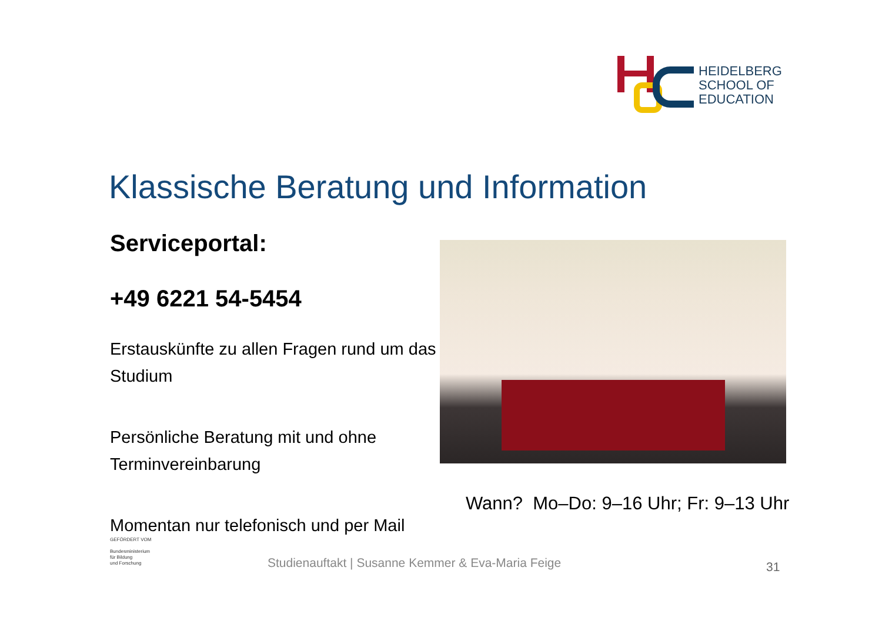HEIDELBERG
SCHOOL OF
EDUCATION
Klassische Beratung und Information
Serviceportal:
+49 6221 54-5454
Erstauskünfte zu allen Fragen rund um das Studium
Persönliche Beratung mit und ohne Terminvereinbarung
Momentan nur telefonisch und per Mail
Wann? Mo–Do: 9–16 Uhr; Fr: 9–13 Uhr
GEFÖRDERT VOM
Bundesministerium
für Bildung
und Forschung
Studienauftakt | Susanne Kemmer & Eva-Maria Feige
31